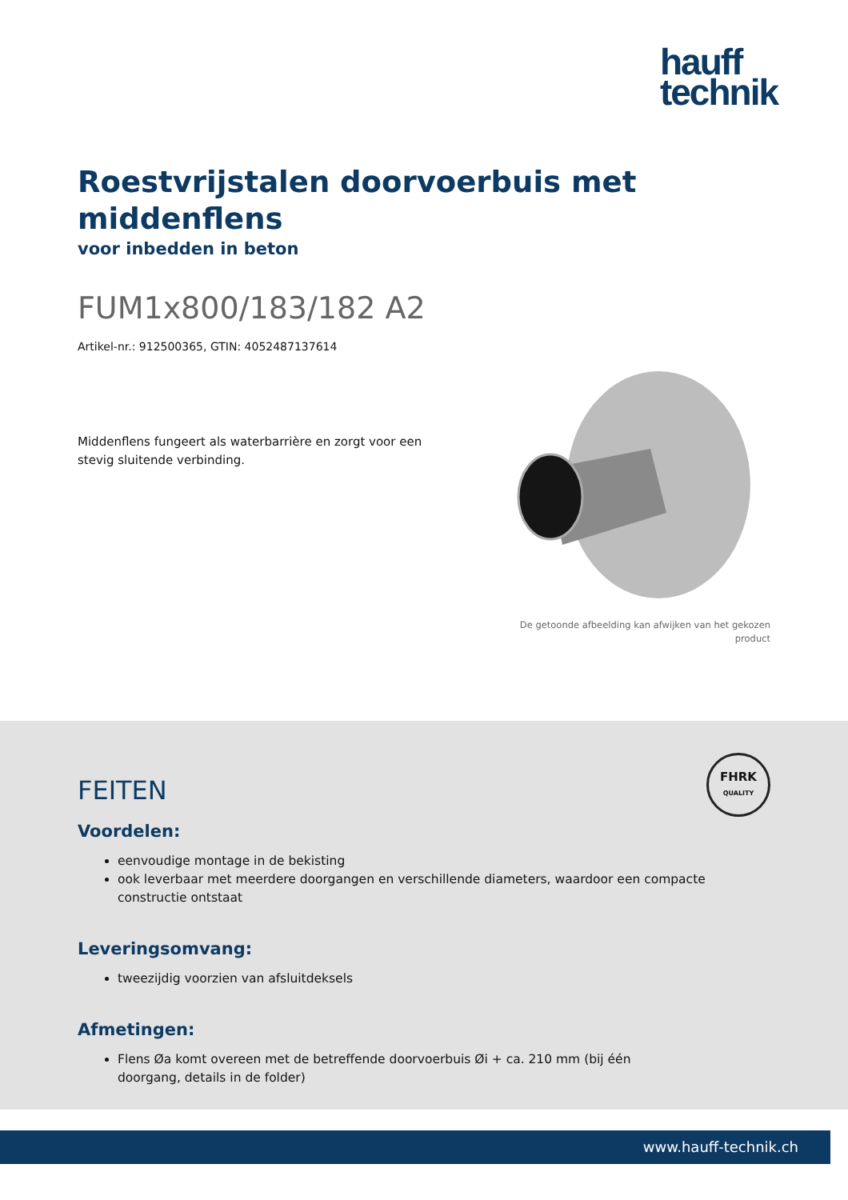hauff
technik
Roestvrijstalen doorvoerbuis met middenflens
voor inbedden in beton
FUM1x800/183/182 A2
Artikel-nr.: 912500365, GTIN: 4052487137614
Middenflens fungeert als waterbarrière en zorgt voor een stevig sluitende verbinding.
De getoonde afbeelding kan afwijken van het gekozen
product
FHRK
QUALITY
FEITEN
Voordelen:
eenvoudige montage in de bekisting
ook leverbaar met meerdere doorgangen en verschillende diameters, waardoor een compacte constructie ontstaat
Leveringsomvang:
tweezijdig voorzien van afsluitdeksels
Afmetingen:
Flens Øa komt overeen met de betreffende doorvoerbuis Øi + ca. 210 mm (bij één doorgang, details in de folder)
www.hauff-technik.ch